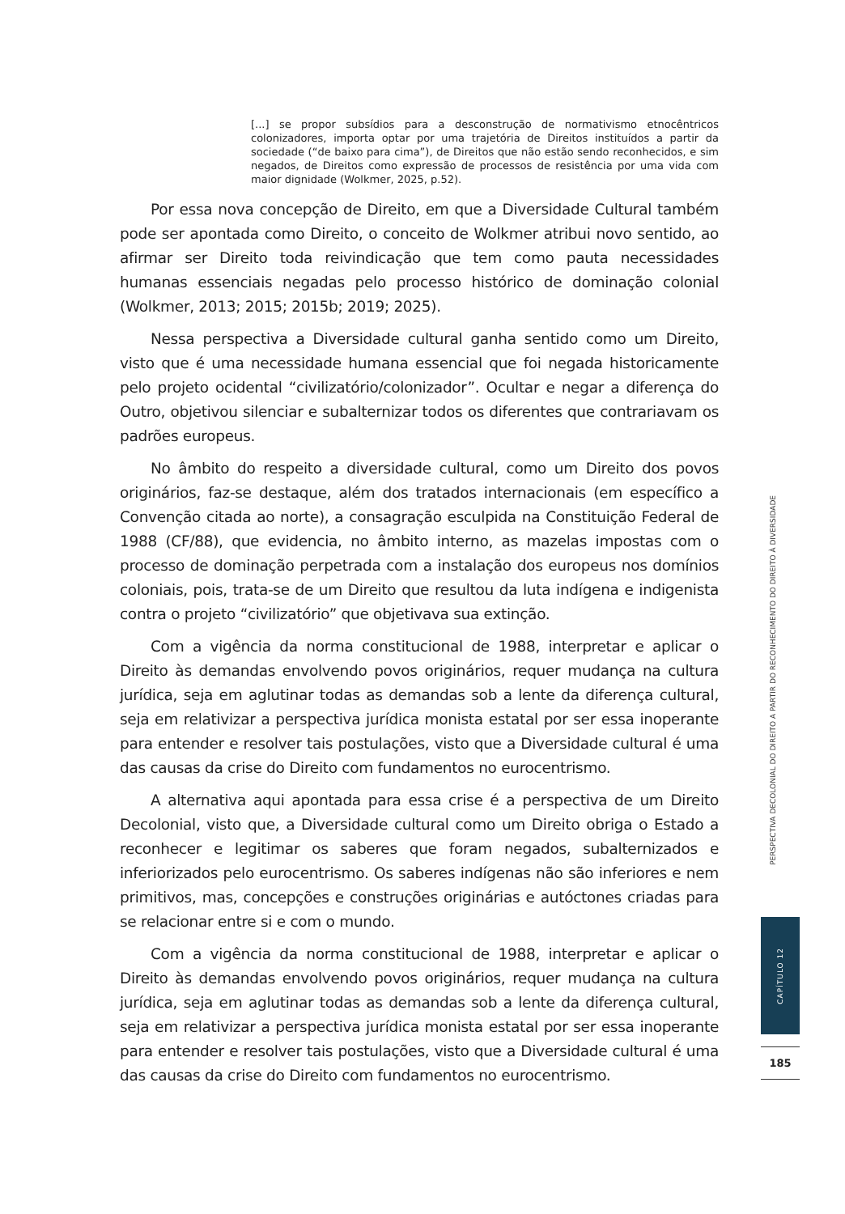[...] se propor subsídios para a desconstrução de normativismo etnocêntricos colonizadores, importa optar por uma trajetória de Direitos instituídos a partir da sociedade (“de baixo para cima”), de Direitos que não estão sendo reconhecidos, e sim negados, de Direitos como expressão de processos de resistência por uma vida com maior dignidade (Wolkmer, 2025, p.52).
Por essa nova concepção de Direito, em que a Diversidade Cultural também pode ser apontada como Direito, o conceito de Wolkmer atribui novo sentido, ao afirmar ser Direito toda reivindicação que tem como pauta necessidades humanas essenciais negadas pelo processo histórico de dominação colonial (Wolkmer, 2013; 2015; 2015b; 2019; 2025).
Nessa perspectiva a Diversidade cultural ganha sentido como um Direito, visto que é uma necessidade humana essencial que foi negada historicamente pelo projeto ocidental “civilizatório/colonizador”. Ocultar e negar a diferença do Outro, objetivou silenciar e subalternizar todos os diferentes que contrariavam os padrões europeus.
No âmbito do respeito a diversidade cultural, como um Direito dos povos originários, faz-se destaque, além dos tratados internacionais (em específico a Convenção citada ao norte), a consagração esculpida na Constituição Federal de 1988 (CF/88), que evidencia, no âmbito interno, as mazelas impostas com o processo de dominação perpetrada com a instalação dos europeus nos domínios coloniais, pois, trata-se de um Direito que resultou da luta indígena e indigenista contra o projeto “civilizatório” que objetivava sua extinção.
Com a vigência da norma constitucional de 1988, interpretar e aplicar o Direito às demandas envolvendo povos originários, requer mudança na cultura jurídica, seja em aglutinar todas as demandas sob a lente da diferença cultural, seja em relativizar a perspectiva jurídica monista estatal por ser essa inoperante para entender e resolver tais postulações, visto que a Diversidade cultural é uma das causas da crise do Direito com fundamentos no eurocentrismo.
A alternativa aqui apontada para essa crise é a perspectiva de um Direito Decolonial, visto que, a Diversidade cultural como um Direito obriga o Estado a reconhecer e legitimar os saberes que foram negados, subalternizados e inferiorizados pelo eurocentrismo. Os saberes indígenas não são inferiores e nem primitivos, mas, concepções e construções originárias e autóctones criadas para se relacionar entre si e com o mundo.
Com a vigência da norma constitucional de 1988, interpretar e aplicar o Direito às demandas envolvendo povos originários, requer mudança na cultura jurídica, seja em aglutinar todas as demandas sob a lente da diferença cultural, seja em relativizar a perspectiva jurídica monista estatal por ser essa inoperante para entender e resolver tais postulações, visto que a Diversidade cultural é uma das causas da crise do Direito com fundamentos no eurocentrismo.
PERSPECTIVA DECOLONIAL DO DIREITO A PARTIR DO RECONHECIMENTO DO DIREITO À DIVERSIDADE
CAPÍTULO 12
185